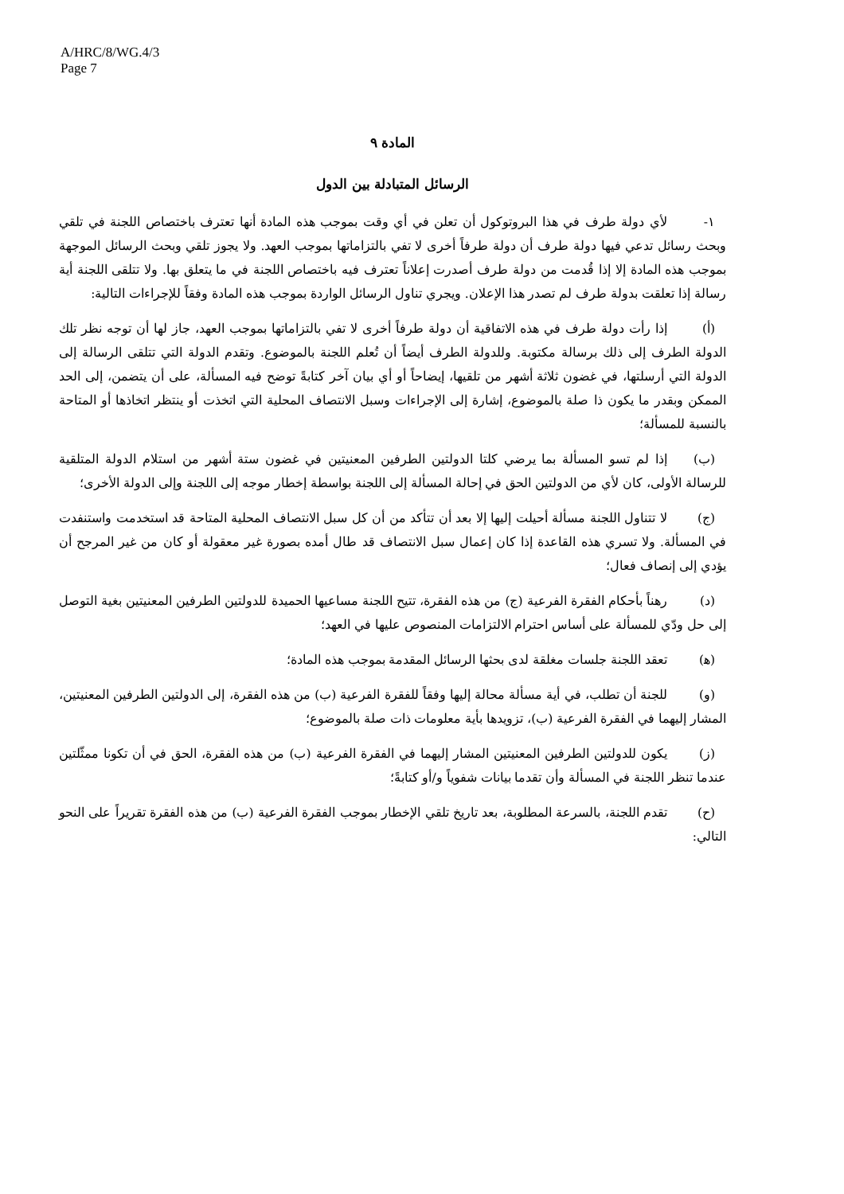A/HRC/8/WG.4/3
Page 7
المادة ٩
الرسائل المتبادلة بين الدول
١- لأي دولة طرف في هذا البروتوكول أن تعلن في أي وقت بموجب هذه المادة أنها تعترف باختصاص اللجنة في تلقي وبحث رسائل تدعي فيها دولة طرف أن دولة طرفاً أخرى لا تفي بالتزاماتها بموجب العهد. ولا يجوز تلقي وبحث الرسائل الموجهة بموجب هذه المادة إلا إذا قُدمت من دولة طرف أصدرت إعلاناً تعترف فيه باختصاص اللجنة في ما يتعلق بها. ولا تتلقى اللجنة أية رسالة إذا تعلقت بدولة طرف لم تصدر هذا الإعلان. ويجري تناول الرسائل الواردة بموجب هذه المادة وفقاً للإجراءات التالية:
(أ) إذا رأت دولة طرف في هذه الاتفاقية أن دولة طرفاً أخرى لا تفي بالتزاماتها بموجب العهد، جاز لها أن توجه نظر تلك الدولة الطرف إلى ذلك برسالة مكتوبة. وللدولة الطرف أيضاً أن تُعلم اللجنة بالموضوع. وتقدم الدولة التي تتلقى الرسالة إلى الدولة التي أرسلتها، في غضون ثلاثة أشهر من تلقيها، إيضاحاً أو أي بيان آخر كتابةً توضح فيه المسألة، على أن يتضمن، إلى الحد الممكن وبقدر ما يكون ذا صلة بالموضوع، إشارة إلى الإجراءات وسبل الانتصاف المحلية التي اتخذت أو ينتظر اتخاذها أو المتاحة بالنسبة للمسألة؛
(ب) إذا لم تسو المسألة بما يرضي كلتا الدولتين الطرفين المعنيتين في غضون ستة أشهر من استلام الدولة المتلقية للرسالة الأولى، كان لأي من الدولتين الحق في إحالة المسألة إلى اللجنة بواسطة إخطار موجه إلى اللجنة وإلى الدولة الأخرى؛
(ج) لا تتناول اللجنة مسألة أحيلت إليها إلا بعد أن تتأكد من أن كل سبل الانتصاف المحلية المتاحة قد استخدمت واستنفدت في المسألة. ولا تسري هذه القاعدة إذا كان إعمال سبل الانتصاف قد طال أمده بصورة غير معقولة أو كان من غير المرجح أن يؤدي إلى إنصاف فعال؛
(د) رهناً بأحكام الفقرة الفرعية (ج) من هذه الفقرة، تتيح اللجنة مساعيها الحميدة للدولتين الطرفين المعنيتين بغية التوصل إلى حل ودّي للمسألة على أساس احترام الالتزامات المنصوص عليها في العهد؛
(ﻫ) تعقد اللجنة جلسات مغلقة لدى بحثها الرسائل المقدمة بموجب هذه المادة؛
(و) للجنة أن تطلب، في أية مسألة محالة إليها وفقاً للفقرة الفرعية (ب) من هذه الفقرة، إلى الدولتين الطرفين المعنيتين، المشار إليهما في الفقرة الفرعية (ب)، تزويدها بأية معلومات ذات صلة بالموضوع؛
(ز) يكون للدولتين الطرفين المعنيتين المشار إليهما في الفقرة الفرعية (ب) من هذه الفقرة، الحق في أن تكونا ممثّلتين عندما تنظر اللجنة في المسألة وأن تقدما بيانات شفوياً و/أو كتابةً؛
(ح) تقدم اللجنة، بالسرعة المطلوبة، بعد تاريخ تلقي الإخطار بموجب الفقرة الفرعية (ب) من هذه الفقرة تقريراً على النحو التالي: